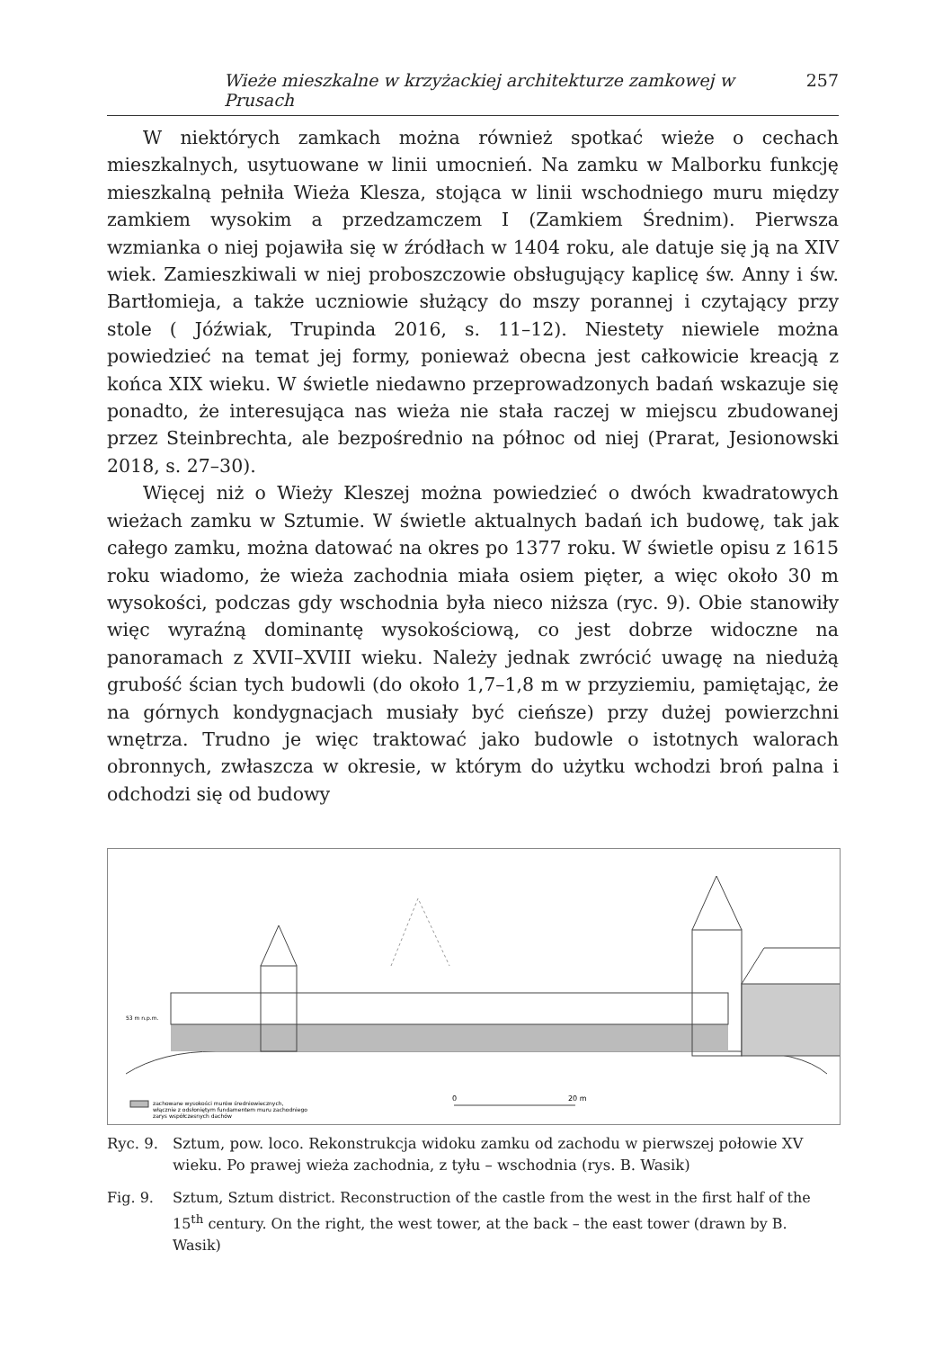Wieże mieszkalne w krzyżackiej architekturze zamkowej w Prusach 257
W niektórych zamkach można również spotkać wieże o cechach mieszkalnych, usytuowane w linii umocnień. Na zamku w Malborku funkcję mieszkalną pełniła Wieża Klesza, stojąca w linii wschodniego muru między zamkiem wysokim a przedzamczem I (Zamkiem Średnim). Pierwsza wzmianka o niej pojawiła się w źródłach w 1404 roku, ale datuje się ją na XIV wiek. Zamieszkiwali w niej proboszczowie obsługujący kaplicę św. Anny i św. Bartłomieja, a także uczniowie służący do mszy porannej i czytający przy stole ( Jóźwiak, Trupinda 2016, s. 11–12). Niestety niewiele można powiedzieć na temat jej formy, ponieważ obecna jest całkowicie kreacją z końca XIX wieku. W świetle niedawno przeprowadzonych badań wskazuje się ponadto, że interesująca nas wieża nie stała raczej w miejscu zbudowanej przez Steinbrechta, ale bezpośrednio na północ od niej (Prarat, Jesionowski 2018, s. 27–30).
Więcej niż o Wieży Kleszej można powiedzieć o dwóch kwadratowych wieżach zamku w Sztumie. W świetle aktualnych badań ich budowę, tak jak całego zamku, można datować na okres po 1377 roku. W świetle opisu z 1615 roku wiadomo, że wieża zachodnia miała osiem pięter, a więc około 30 m wysokości, podczas gdy wschodnia była nieco niższa (ryc. 9). Obie stanowiły więc wyraźną dominantę wysokościową, co jest dobrze widoczne na panoramach z XVII–XVIII wieku. Należy jednak zwrócić uwagę na niedużą grubość ścian tych budowli (do około 1,7–1,8 m w przyziemiu, pamiętając, że na górnych kondygnacjach musiały być cieńsze) przy dużej powierzchni wnętrza. Trudno je więc traktować jako budowle o istotnych walorach obronnych, zwłaszcza w okresie, w którym do użytku wchodzi broń palna i odchodzi się od budowy
53 m n.p.m.
zachowane wysokości murów średniowiecznych,
włącznie z odsłoniętym fundamentem muru zachodniego
zarys współczesnych dachów
0
20 m
Ryc. 9. Sztum, pow. loco. Rekonstrukcja widoku zamku od zachodu w pierwszej połowie XV wieku. Po prawej wieża zachodnia, z tyłu – wschodnia (rys. B. Wasik)
Fig. 9. Sztum, Sztum district. Reconstruction of the castle from the west in the first half of the 15<sup>th</sup> century. On the right, the west tower, at the back – the east tower (drawn by B. Wasik)